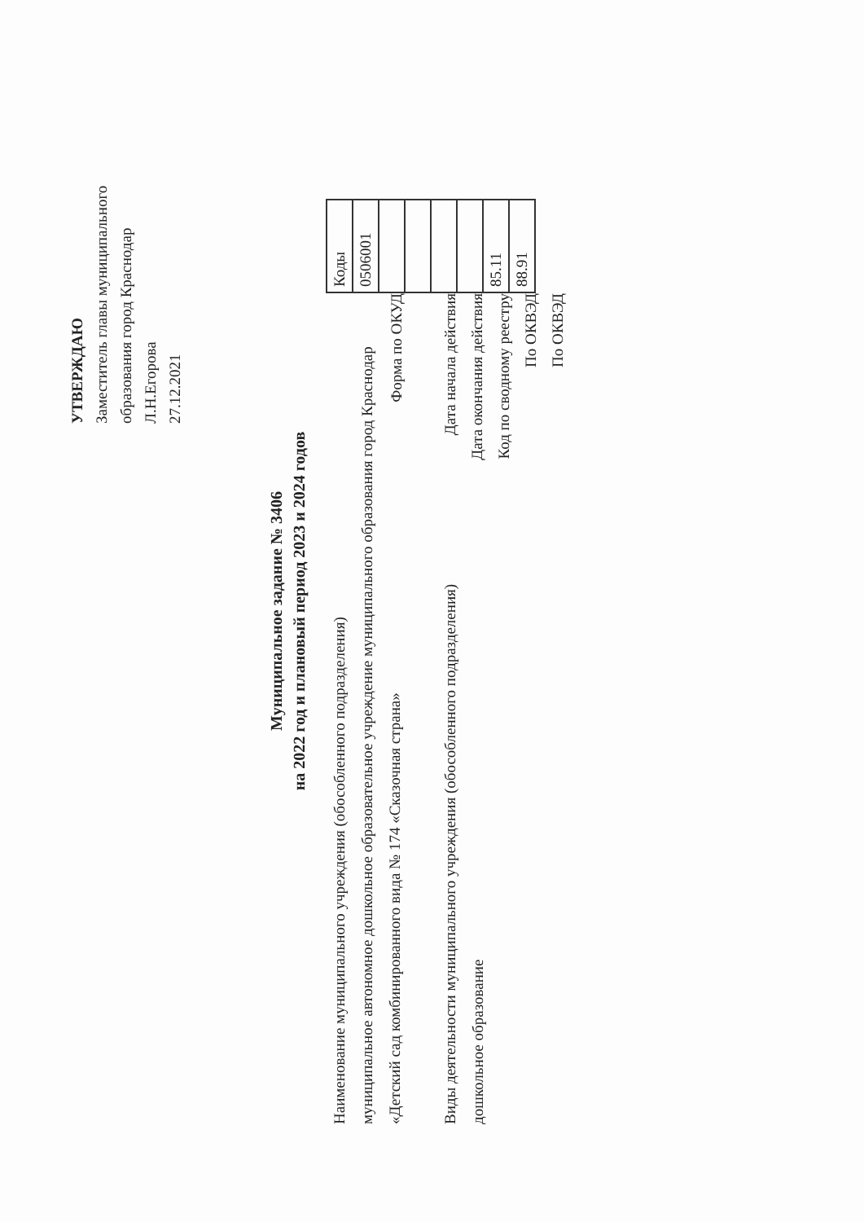УТВЕРЖДАЮ
Заместитель главы муниципального образования город Краснодар
Л.Н.Егорова
27.12.2021
Муниципальное задание № 3406
на 2022 год и плановый период 2023 и 2024 годов
Наименование муниципального учреждения (обособленного подразделения)
муниципальное автономное дошкольное образовательное учреждение муниципального образования город Краснодар «Детский сад комбинированного вида № 174 «Сказочная страна»
Виды деятельности муниципального учреждения (обособленного подразделения)
дошкольное образование
Форма по ОКУД
Дата начала действия
Дата окончания действия
Код по сводному реестру
По ОКВЭД
По ОКВЭД
| Коды |
| 0506001 |
| 85.11 |
| 88.91 |